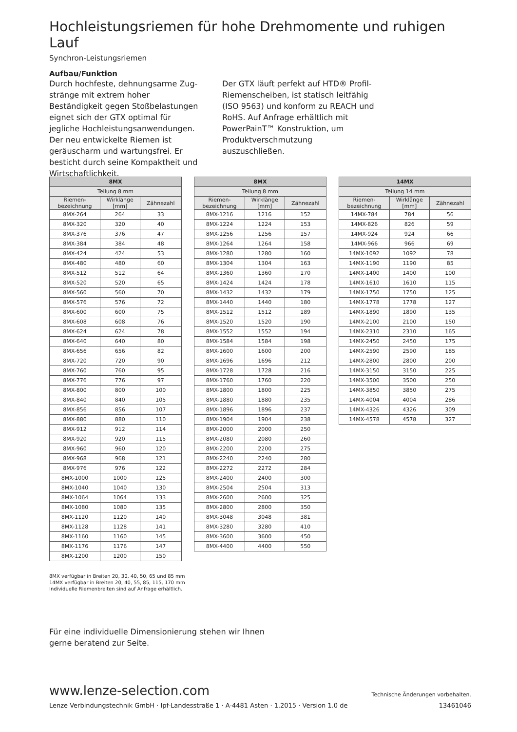Hochleistungsriemen für hohe Drehmomente und ruhigen Lauf
Synchron-Leistungsriemen
Aufbau/Funktion
Durch hochfeste, dehnungsarme Zug­stränge mit extrem hoher Beständigkeit gegen Stoßbelastungen eignet sich der GTX optimal für jegliche Hochleistungs­anwendungen. Der neu entwickelte Riemen ist geräuscharm und wartungsfrei. Er besticht durch seine Kompaktheit und Wirtschaftlichkeit.
Der GTX läuft perfekt auf HTD® Profil-Riemenscheiben, ist statisch leitfähig (ISO 9563) und konform zu REACH und RoHS. Auf Anfrage erhältlich mit PowerPainT™ Konstruktion, um Produkt­verschmutzung auszuschließen.
| 8MX | | |
| --- | --- | --- |
| Teilung 8 mm | | |
| Riemen- bezeichnung | Wirklänge [mm] | Zähnezahl |
| 8MX-264 | 264 | 33 |
| 8MX-320 | 320 | 40 |
| 8MX-376 | 376 | 47 |
| 8MX-384 | 384 | 48 |
| 8MX-424 | 424 | 53 |
| 8MX-480 | 480 | 60 |
| 8MX-512 | 512 | 64 |
| 8MX-520 | 520 | 65 |
| 8MX-560 | 560 | 70 |
| 8MX-576 | 576 | 72 |
| 8MX-600 | 600 | 75 |
| 8MX-608 | 608 | 76 |
| 8MX-624 | 624 | 78 |
| 8MX-640 | 640 | 80 |
| 8MX-656 | 656 | 82 |
| 8MX-720 | 720 | 90 |
| 8MX-760 | 760 | 95 |
| 8MX-776 | 776 | 97 |
| 8MX-800 | 800 | 100 |
| 8MX-840 | 840 | 105 |
| 8MX-856 | 856 | 107 |
| 8MX-880 | 880 | 110 |
| 8MX-912 | 912 | 114 |
| 8MX-920 | 920 | 115 |
| 8MX-960 | 960 | 120 |
| 8MX-968 | 968 | 121 |
| 8MX-976 | 976 | 122 |
| 8MX-1000 | 1000 | 125 |
| 8MX-1040 | 1040 | 130 |
| 8MX-1064 | 1064 | 133 |
| 8MX-1080 | 1080 | 135 |
| 8MX-1120 | 1120 | 140 |
| 8MX-1128 | 1128 | 141 |
| 8MX-1160 | 1160 | 145 |
| 8MX-1176 | 1176 | 147 |
| 8MX-1200 | 1200 | 150 |
| 8MX | | |
| --- | --- | --- |
| Teilung 8 mm | | |
| Riemen- bezeichnung | Wirklänge [mm] | Zähnezahl |
| 8MX-1216 | 1216 | 152 |
| 8MX-1224 | 1224 | 153 |
| 8MX-1256 | 1256 | 157 |
| 8MX-1264 | 1264 | 158 |
| 8MX-1280 | 1280 | 160 |
| 8MX-1304 | 1304 | 163 |
| 8MX-1360 | 1360 | 170 |
| 8MX-1424 | 1424 | 178 |
| 8MX-1432 | 1432 | 179 |
| 8MX-1440 | 1440 | 180 |
| 8MX-1512 | 1512 | 189 |
| 8MX-1520 | 1520 | 190 |
| 8MX-1552 | 1552 | 194 |
| 8MX-1584 | 1584 | 198 |
| 8MX-1600 | 1600 | 200 |
| 8MX-1696 | 1696 | 212 |
| 8MX-1728 | 1728 | 216 |
| 8MX-1760 | 1760 | 220 |
| 8MX-1800 | 1800 | 225 |
| 8MX-1880 | 1880 | 235 |
| 8MX-1896 | 1896 | 237 |
| 8MX-1904 | 1904 | 238 |
| 8MX-2000 | 2000 | 250 |
| 8MX-2080 | 2080 | 260 |
| 8MX-2200 | 2200 | 275 |
| 8MX-2240 | 2240 | 280 |
| 8MX-2272 | 2272 | 284 |
| 8MX-2400 | 2400 | 300 |
| 8MX-2504 | 2504 | 313 |
| 8MX-2600 | 2600 | 325 |
| 8MX-2800 | 2800 | 350 |
| 8MX-3048 | 3048 | 381 |
| 8MX-3280 | 3280 | 410 |
| 8MX-3600 | 3600 | 450 |
| 8MX-4400 | 4400 | 550 |
| 14MX | | |
| --- | --- | --- |
| Teilung 14 mm | | |
| Riemen- bezeichnung | Wirklänge [mm] | Zähnezahl |
| 14MX-784 | 784 | 56 |
| 14MX-826 | 826 | 59 |
| 14MX-924 | 924 | 66 |
| 14MX-966 | 966 | 69 |
| 14MX-1092 | 1092 | 78 |
| 14MX-1190 | 1190 | 85 |
| 14MX-1400 | 1400 | 100 |
| 14MX-1610 | 1610 | 115 |
| 14MX-1750 | 1750 | 125 |
| 14MX-1778 | 1778 | 127 |
| 14MX-1890 | 1890 | 135 |
| 14MX-2100 | 2100 | 150 |
| 14MX-2310 | 2310 | 165 |
| 14MX-2450 | 2450 | 175 |
| 14MX-2590 | 2590 | 185 |
| 14MX-2800 | 2800 | 200 |
| 14MX-3150 | 3150 | 225 |
| 14MX-3500 | 3500 | 250 |
| 14MX-3850 | 3850 | 275 |
| 14MX-4004 | 4004 | 286 |
| 14MX-4326 | 4326 | 309 |
| 14MX-4578 | 4578 | 327 |
8MX verfügbar in Breiten 20, 30, 40, 50, 65 und 85 mm
14MX verfügbar in Breiten 20, 40, 55, 85, 115, 170 mm
Individuelle Riemenbreiten sind auf Anfrage erhältlich.
Für eine individuelle Dimensionierung stehen wir Ihnen
gerne beratend zur Seite.
www.lenze-selection.com
Technische Änderungen vorbehalten.
Lenze Verbindungstechnik GmbH · Ipf-Landesstraße 1 · A-4481 Asten · 1.2015 · Version 1.0 de
13461046